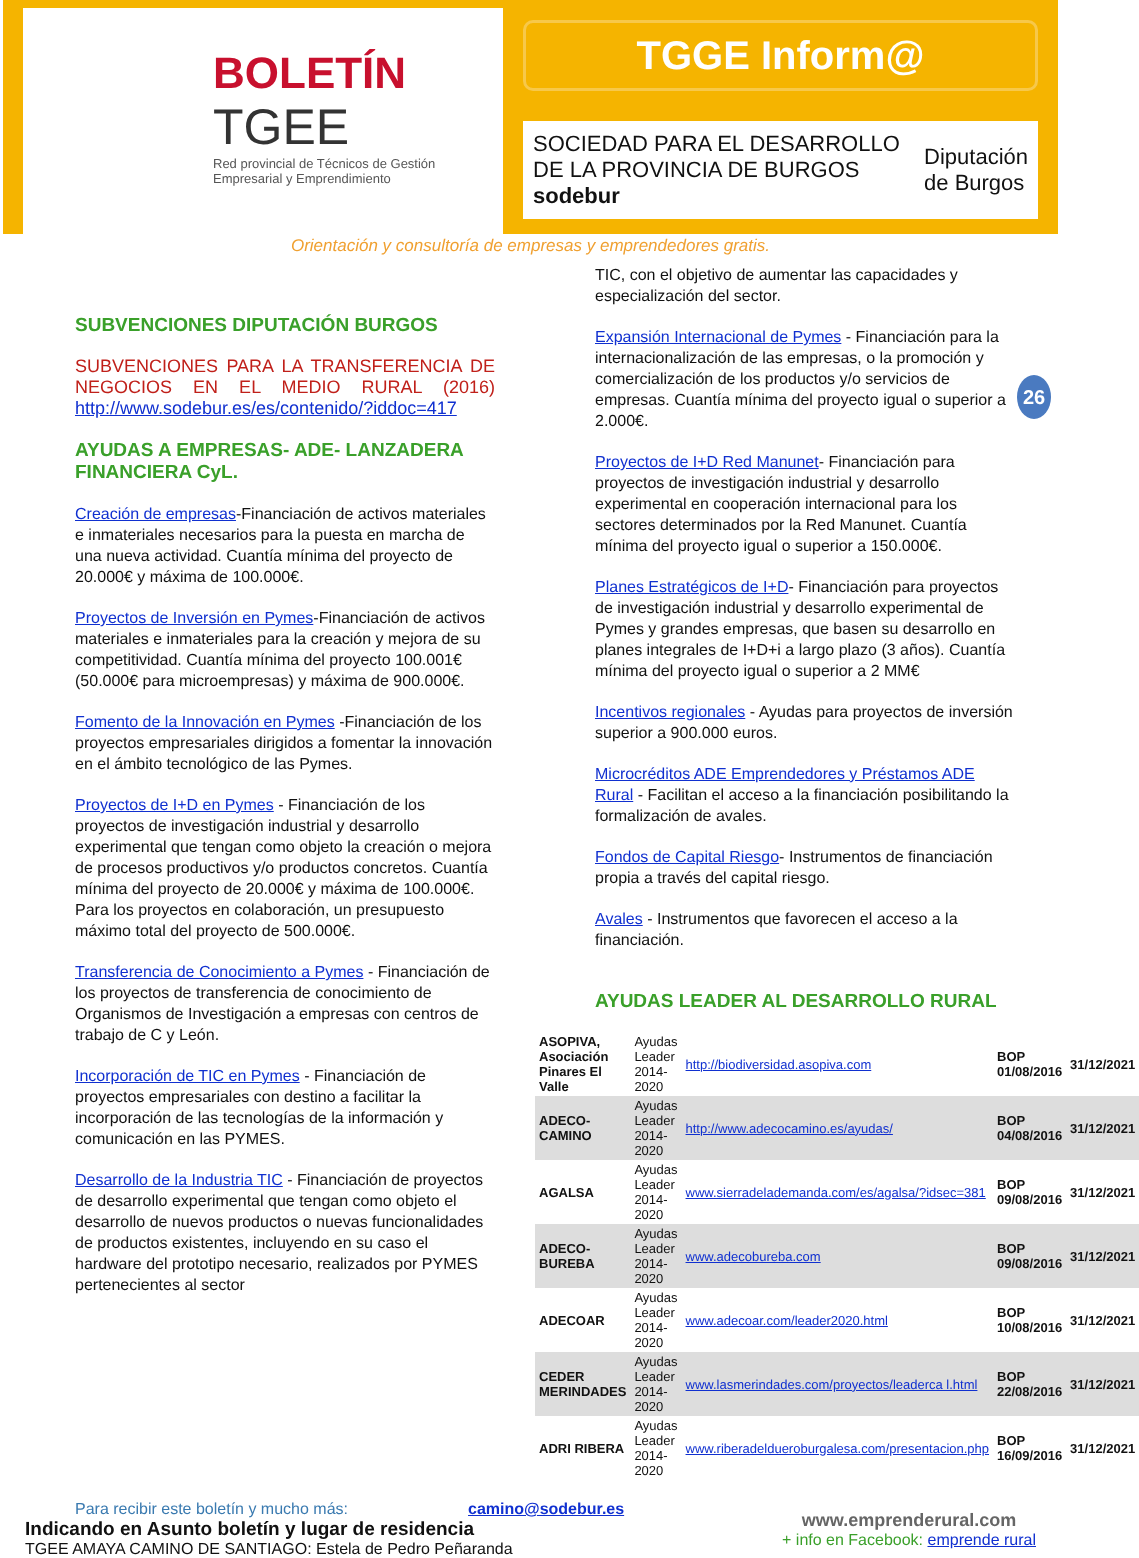BOLETÍN
TGEE
Red provincial de Técnicos de Gestión Empresarial y Emprendimiento
TGGE Inform@
SOCIEDAD PARA EL DESARROLLO DE LA PROVINCIA DE BURGOS sodebur Diputación de Burgos
Orientación y consultoría de empresas y emprendedores gratis.
26
SUBVENCIONES DIPUTACIÓN BURGOS
SUBVENCIONES PARA LA TRANSFERENCIA DE NEGOCIOS EN EL MEDIO RURAL (2016) http://www.sodebur.es/es/contenido/?iddoc=417
AYUDAS A EMPRESAS- ADE- LANZADERA FINANCIERA CyL.
Creación de empresas-Financiación de activos materiales e inmateriales necesarios para la puesta en marcha de una nueva actividad. Cuantía mínima del proyecto de 20.000€ y máxima de 100.000€.
Proyectos de Inversión en Pymes-Financiación de activos materiales e inmateriales para la creación y mejora de su competitividad. Cuantía mínima del proyecto 100.001€ (50.000€ para microempresas) y máxima de 900.000€.
Fomento de la Innovación en Pymes -Financiación de los proyectos empresariales dirigidos a fomentar la innovación en el ámbito tecnológico de las Pymes.
Proyectos de I+D en Pymes - Financiación de los proyectos de investigación industrial y desarrollo experimental que tengan como objeto la creación o mejora de procesos productivos y/o productos concretos. Cuantía mínima del proyecto de 20.000€ y máxima de 100.000€. Para los proyectos en colaboración, un presupuesto máximo total del proyecto de 500.000€.
Transferencia de Conocimiento a Pymes - Financiación de los proyectos de transferencia de conocimiento de Organismos de Investigación a empresas con centros de trabajo de C y León.
Incorporación de TIC en Pymes - Financiación de proyectos empresariales con destino a facilitar la incorporación de las tecnologías de la información y comunicación en las PYMES.
Desarrollo de la Industria TIC - Financiación de proyectos de desarrollo experimental que tengan como objeto el desarrollo de nuevos productos o nuevas funcionalidades de productos existentes, incluyendo en su caso el hardware del prototipo necesario, realizados por PYMES pertenecientes al sector
TIC, con el objetivo de aumentar las capacidades y especialización del sector.
Expansión Internacional de Pymes - Financiación para la internacionalización de las empresas, o la promoción y comercialización de los productos y/o servicios de empresas. Cuantía mínima del proyecto igual o superior a 2.000€.
Proyectos de I+D Red Manunet- Financiación para proyectos de investigación industrial y desarrollo experimental en cooperación internacional para los sectores determinados por la Red Manunet. Cuantía mínima del proyecto igual o superior a 150.000€.
Planes Estratégicos de I+D- Financiación para proyectos de investigación industrial y desarrollo experimental de Pymes y grandes empresas, que basen su desarrollo en planes integrales de I+D+i a largo plazo (3 años). Cuantía mínima del proyecto igual o superior a 2 MM€
Incentivos regionales - Ayudas para proyectos de inversión superior a 900.000 euros.
Microcréditos ADE Emprendedores y Préstamos ADE Rural - Facilitan el acceso a la financiación posibilitando la formalización de avales.
Fondos de Capital Riesgo- Instrumentos de financiación propia a través del capital riesgo.
Avales - Instrumentos que favorecen el acceso a la financiación.
AYUDAS LEADER AL DESARROLLO RURAL
| ASOPIVA, Asociación Pinares El Valle | Ayudas Leader 2014-2020 | http://biodiversidad.asopiva.com | BOP 01/08/2016 | 31/12/2021 |
| ADECO-CAMINO | Ayudas Leader 2014-2020 | http://www.adecocamino.es/ayudas/ | BOP 04/08/2016 | 31/12/2021 |
| AGALSA | Ayudas Leader 2014-2020 | www.sierradelademanda.com/es/agalsa/?idsec=381 | BOP 09/08/2016 | 31/12/2021 |
| ADECO-BUREBA | Ayudas Leader 2014-2020 | www.adecobureba.com | BOP 09/08/2016 | 31/12/2021 |
| ADECOAR | Ayudas Leader 2014-2020 | www.adecoar.com/leader2020.html | BOP 10/08/2016 | 31/12/2021 |
| CEDER MERINDADES | Ayudas Leader 2014-2020 | www.lasmerindades.com/proyectos/leaderca l.html | BOP 22/08/2016 | 31/12/2021 |
| ADRI RIBERA | Ayudas Leader 2014-2020 | www.riberadeldueroburgalesa.com/presentacion.php | BOP 16/09/2016 | 31/12/2021 |
Para recibir este boletín y mucho más: camino@sodebur.es
Indicando en Asunto boletín y lugar de residencia
TGEE AMAYA CAMINO DE SANTIAGO: Estela de Pedro Peñaranda
www.emprenderural.com
+ info en Facebook: emprende rural